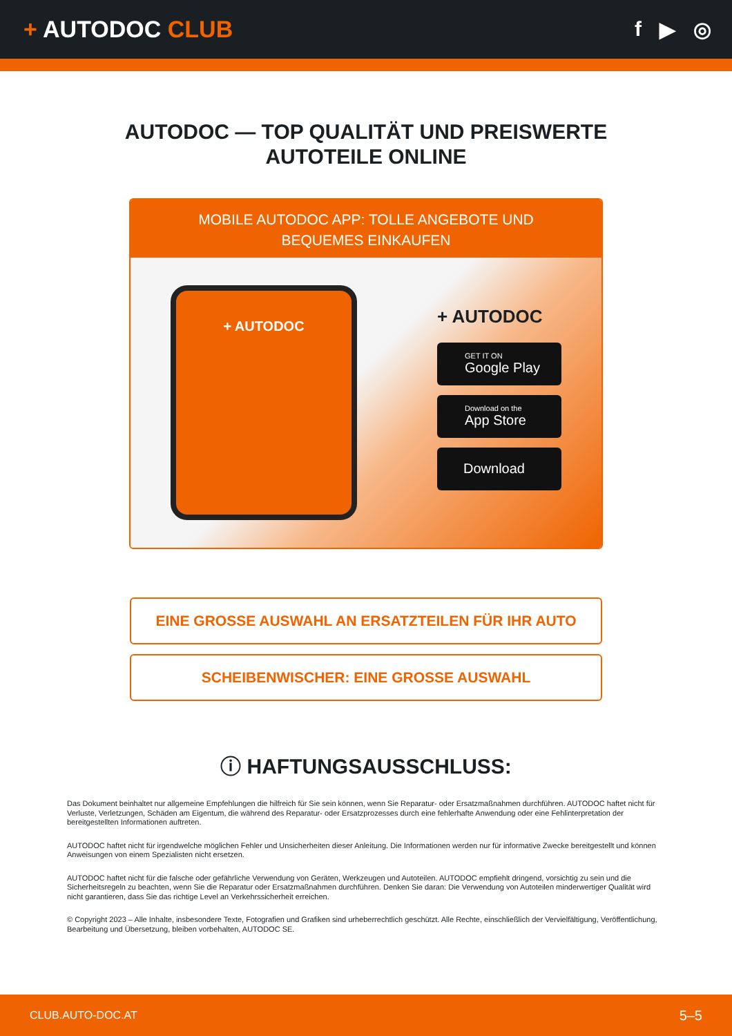+ AUTODOC CLUB f ▶ ◎
AUTODOC — TOP QUALITÄT UND PREISWERTE
AUTOTEILE ONLINE
MOBILE AUTODOC APP: TOLLE ANGEBOTE UND BEQUEMES EINKAUFEN
+ AUTODOC
+ AUTODOC
GET IT ON
Google Play
Download on the
App Store
Download
EINE GROSSE AUSWAHL AN ERSATZTEILEN FÜR IHR AUTO
SCHEIBENWISCHER: EINE GROSSE AUSWAHL
ⓘ HAFTUNGSAUSSCHLUSS:
Das Dokument beinhaltet nur allgemeine Empfehlungen die hilfreich für Sie sein können, wenn Sie Reparatur- oder Ersatzmaßnahmen durchführen. AUTODOC haftet nicht für Verluste, Verletzungen, Schäden am Eigentum, die während des Reparatur- oder Ersatzprozesses durch eine fehlerhafte Anwendung oder eine Fehlinterpretation der bereitgestellten Informationen auftreten.
AUTODOC haftet nicht für irgendwelche möglichen Fehler und Unsicherheiten dieser Anleitung. Die Informationen werden nur für informative Zwecke bereitgestellt und können Anweisungen von einem Spezialisten nicht ersetzen.
AUTODOC haftet nicht für die falsche oder gefährliche Verwendung von Geräten, Werkzeugen und Autoteilen. AUTODOC empfiehlt dringend, vorsichtig zu sein und die Sicherheitsregeln zu beachten, wenn Sie die Reparatur oder Ersatzmaßnahmen durchführen. Denken Sie daran: Die Verwendung von Autoteilen minderwertiger Qualität wird nicht garantieren, dass Sie das richtige Level an Verkehrssicherheit erreichen.
© Copyright 2023 – Alle Inhalte, insbesondere Texte, Fotografien und Grafiken sind urheberrechtlich geschützt. Alle Rechte, einschließlich der Vervielfältigung, Veröffentlichung, Bearbeitung und Übersetzung, bleiben vorbehalten, AUTODOC SE.
CLUB.AUTO-DOC.AT 5–5